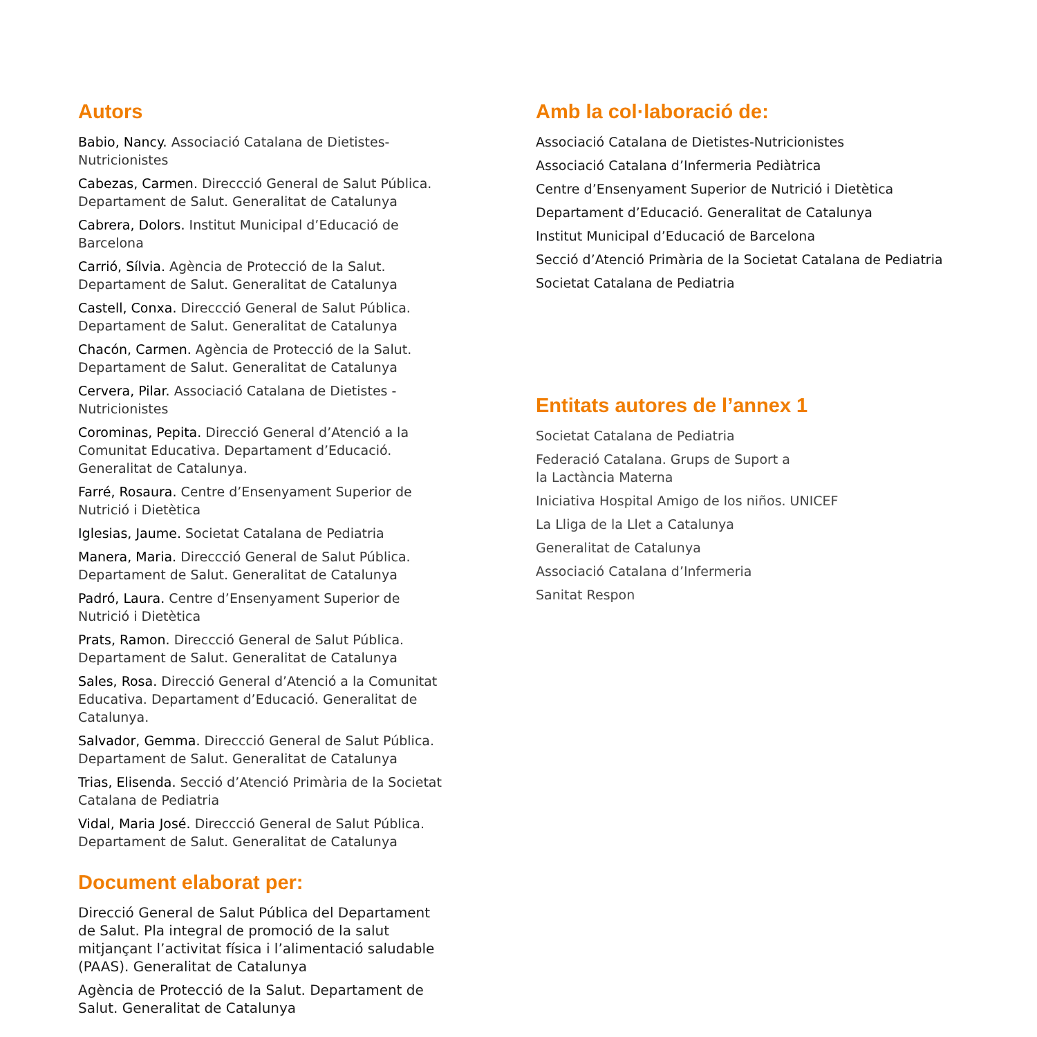Autors
Babio, Nancy. Associació Catalana de Dietistes-Nutricionistes
Cabezas, Carmen. Direccció General de Salut Pública. Departament de Salut. Generalitat de Catalunya
Cabrera, Dolors. Institut Municipal d’Educació de Barcelona
Carrió, Sílvia. Agència de Protecció de la Salut. Departament de Salut. Generalitat de Catalunya
Castell, Conxa. Direccció General de Salut Pública. Departament de Salut. Generalitat de Catalunya
Chacón, Carmen. Agència de Protecció de la Salut. Departament de Salut. Generalitat de Catalunya
Cervera, Pilar. Associació Catalana de Dietistes -Nutricionistes
Corominas, Pepita. Direcció General d’Atenció a la Comunitat Educativa. Departament d’Educació. Generalitat de Catalunya.
Farré, Rosaura. Centre d’Ensenyament Superior de Nutrició i Dietètica
Iglesias, Jaume. Societat Catalana de Pediatria
Manera, Maria. Direccció General de Salut Pública. Departament de Salut. Generalitat de Catalunya
Padró, Laura. Centre d’Ensenyament Superior de Nutrició i Dietètica
Prats, Ramon. Direccció General de Salut Pública. Departament de Salut. Generalitat de Catalunya
Sales, Rosa. Direcció General d’Atenció a la Comunitat Educativa. Departament d’Educació. Generalitat de Catalunya.
Salvador, Gemma. Direccció General de Salut Pública. Departament de Salut. Generalitat de Catalunya
Trias, Elisenda. Secció d’Atenció Primària de la Societat Catalana de Pediatria
Vidal, Maria José. Direccció General de Salut Pública. Departament de Salut. Generalitat de Catalunya
Document elaborat per:
Direcció General de Salut Pública del Departament de Salut. Pla integral de promoció de la salut mitjançant l’activitat física i l’alimentació saludable (PAAS). Generalitat de Catalunya
Agència de Protecció de la Salut. Departament de Salut. Generalitat de Catalunya
Amb la col·laboració de:
Associació Catalana de Dietistes-Nutricionistes
Associació Catalana d’Infermeria Pediàtrica
Centre d’Ensenyament Superior de Nutrició i Dietètica
Departament d’Educació. Generalitat de Catalunya
Institut Municipal d’Educació de Barcelona
Secció d’Atenció Primària de la Societat Catalana de Pediatria
Societat Catalana de Pediatria
Entitats autores de l’annex 1
Societat Catalana de Pediatria
Federació Catalana. Grups de Suport a
la Lactància Materna
Iniciativa Hospital Amigo de los niños. UNICEF
La Lliga de la Llet a Catalunya
Generalitat de Catalunya
Associació Catalana d’Infermeria
Sanitat Respon